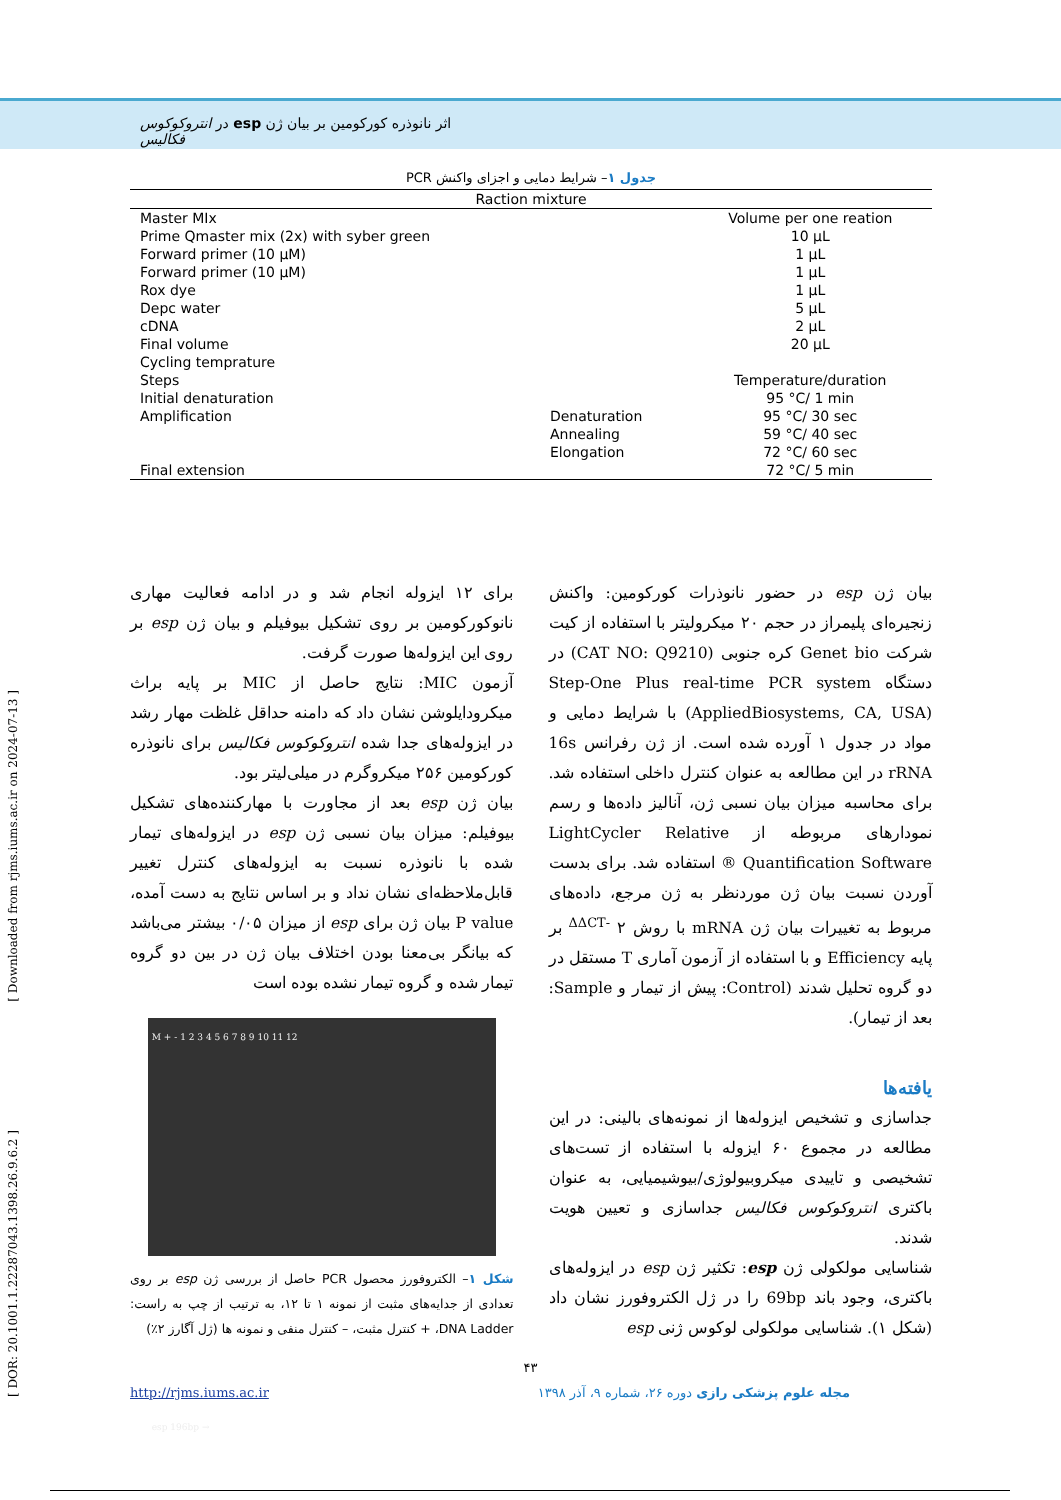اثر نانوذره کورکومین بر بیان ژن esp در انتروکوکوس فکالیس
جدول ۱– شرایط دمایی و اجزای واکنش PCR
| Raction mixture | | |
| --- | --- | --- |
| Master MIx | | Volume per one reation |
| Prime Qmaster mix (2x) with syber green | | 10 µL |
| Forward primer (10 µM) | | 1 µL |
| Forward primer (10 µM) | | 1 µL |
| Rox dye | | 1 µL |
| Depc water | | 5 µL |
| cDNA | | 2 µL |
| Final volume | | 20 µL |
| Cycling temprature | | |
| Steps | | Temperature/duration |
| Initial denaturation | | 95 °C/ 1 min |
| Amplification | Denaturation | 95 °C/ 30 sec |
| | Annealing | 59 °C/ 40 sec |
| | Elongation | 72 °C/ 60 sec |
| Final extension | | 72 °C/ 5 min |
بیان ژن esp در حضور نانوذرات کورکومین: واکنش زنجیره‌ای پلیمراز در حجم ۲۰ میکرولیتر با استفاده از کیت شرکت Genet bio کره جنوبی (CAT NO: Q9210) در دستگاه Step-One Plus real-time PCR system (AppliedBiosystems, CA, USA) با شرایط دمایی و مواد در جدول ۱ آورده شده است. از ژن رفرانس 16s rRNA در این مطالعه به عنوان کنترل داخلی استفاده شد. برای محاسبه میزان بیان نسبی ژن، آنالیز داده‌ها و رسم نمودارهای مربوطه از LightCycler Relative Quantification Software ® استفاده شد. برای بدست آوردن نسبت بیان ژن موردنظر به ژن مرجع، داده‌های مربوط به تغییرات بیان ژن mRNA با روش ۲ <sup>-ΔΔCT</sup> بر پایه Efficiency و با استفاده از آزمون آماری T مستقل در دو گروه تحلیل شدند (Control: پیش از تیمار و Sample: بعد از تیمار).
یافته‌ها
جداسازی و تشخیص ایزوله‌ها از نمونه‌های بالینی: در این مطالعه در مجموع ۶۰ ایزوله با استفاده از تست‌های تشخیصی و تاییدی میکروبیولوژی/بیوشیمیایی، به عنوان باکتری انتروکوکوس فکالیس جداسازی و تعیین هویت شدند.
شناسایی مولکولی ژن esp: تکثیر ژن esp در ایزوله‌های باکتری، وجود باند 69bp را در ژل الکتروفورز نشان داد (شکل ۱). شناسایی مولکولی لوکوس ژنی esp
برای ۱۲ ایزوله انجام شد و در ادامه فعالیت مهاری نانوکورکومین بر روی تشکیل بیوفیلم و بیان ژن esp بر روی این ایزوله‌ها صورت گرفت.
آزمون MIC: نتایج حاصل از MIC بر پایه براث میکرودایلوشن نشان داد که دامنه حداقل غلظت مهار رشد در ایزوله‌های جدا شده انتروکوکوس فکالیس برای نانوذره کورکومین ۲۵۶ میکروگرم در میلی‌لیتر بود.
بیان ژن esp بعد از مجاورت با مهارکننده‌های تشکیل بیوفیلم: میزان بیان نسبی ژن esp در ایزوله‌های تیمار شده با نانوذره نسبت به ایزوله‌های کنترل تغییر قابل‌ملاحظه‌ای نشان نداد و بر اساس نتایج به دست آمده، P value بیان ژن برای esp از میزان ۰/۰۵ بیشتر می‌باشد که بیانگر بی‌معنا بودن اختلاف بیان ژن در بین دو گروه تیمار شده و گروه تیمار نشده بوده است
M + - 1 2 3 4 5 6 7 8 9 10 11 12
esp 196bp →
شکل ۱– الکتروفورز محصول PCR حاصل از بررسی ژن esp بر روی تعدادی از جدایه‌های مثبت از نمونه ۱ تا ۱۲، به ترتیب از چپ به راست: DNA Ladder، + کنترل مثبت، – کنترل منفی و نمونه ها (ژل آگارز ۲٪)
۴۳
http://rjms.iums.ac.ir مجله علوم پزشکی رازی دوره ۲۶، شماره ۹، آذر ۱۳۹۸
[ Downloaded from rjms.iums.ac.ir on 2024-07-13 ]
[ DOR: 20.1001.1.22287043.1398.26.9.6.2 ]